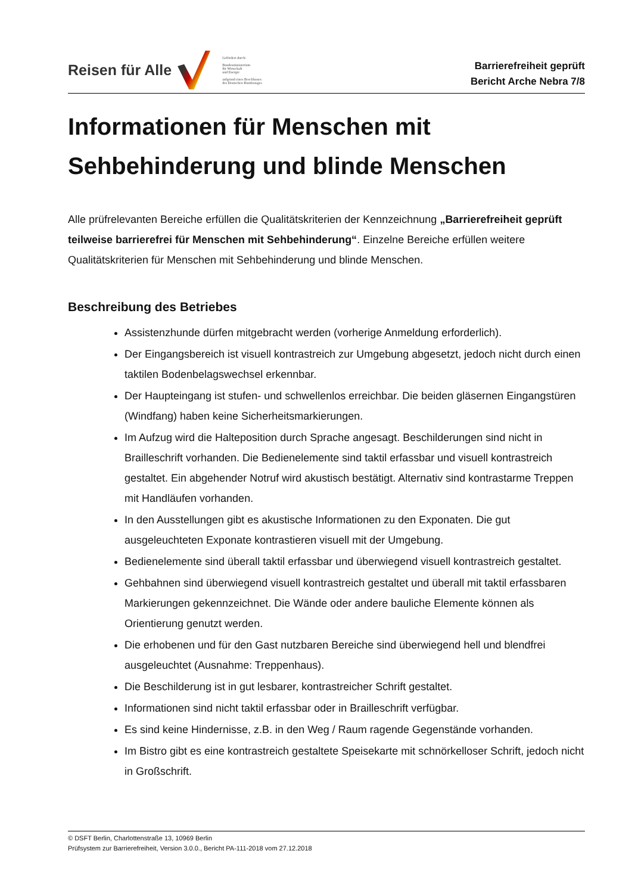Reisen für Alle
Gefördert durch:
Bundesministerium
für Wirtschaft
und Energie
aufgrund eines Beschlusses
des Deutschen Bundestages
Barrierefreiheit geprüft
Bericht Arche Nebra 7/8
Informationen für Menschen mit
Sehbehinderung und blinde Menschen
Alle prüfrelevanten Bereiche erfüllen die Qualitätskriterien der Kennzeichnung „Barrierefreiheit geprüft teilweise barrierefrei für Menschen mit Sehbehinderung“. Einzelne Bereiche erfüllen weitere Qualitätskriterien für Menschen mit Sehbehinderung und blinde Menschen.
Beschreibung des Betriebes
Assistenzhunde dürfen mitgebracht werden (vorherige Anmeldung erforderlich).
Der Eingangsbereich ist visuell kontrastreich zur Umgebung abgesetzt, jedoch nicht durch einen taktilen Bodenbelagswechsel erkennbar.
Der Haupteingang ist stufen- und schwellenlos erreichbar. Die beiden gläsernen Eingangstüren (Windfang) haben keine Sicherheitsmarkierungen.
Im Aufzug wird die Halteposition durch Sprache angesagt. Beschilderungen sind nicht in Brailleschrift vorhanden. Die Bedienelemente sind taktil erfassbar und visuell kontrastreich gestaltet. Ein abgehender Notruf wird akustisch bestätigt. Alternativ sind kontrastarme Treppen mit Handläufen vorhanden.
In den Ausstellungen gibt es akustische Informationen zu den Exponaten. Die gut ausgeleuchteten Exponate kontrastieren visuell mit der Umgebung.
Bedienelemente sind überall taktil erfassbar und überwiegend visuell kontrastreich gestaltet.
Gehbahnen sind überwiegend visuell kontrastreich gestaltet und überall mit taktil erfassbaren Markierungen gekennzeichnet. Die Wände oder andere bauliche Elemente können als Orientierung genutzt werden.
Die erhobenen und für den Gast nutzbaren Bereiche sind überwiegend hell und blendfrei ausgeleuchtet (Ausnahme: Treppenhaus).
Die Beschilderung ist in gut lesbarer, kontrastreicher Schrift gestaltet.
Informationen sind nicht taktil erfassbar oder in Brailleschrift verfügbar.
Es sind keine Hindernisse, z.B. in den Weg / Raum ragende Gegenstände vorhanden.
Im Bistro gibt es eine kontrastreich gestaltete Speisekarte mit schnörkelloser Schrift, jedoch nicht in Großschrift.
© DSFT Berlin, Charlottenstraße 13, 10969 Berlin
Prüfsystem zur Barrierefreiheit, Version 3.0.0., Bericht PA-111-2018 vom 27.12.2018